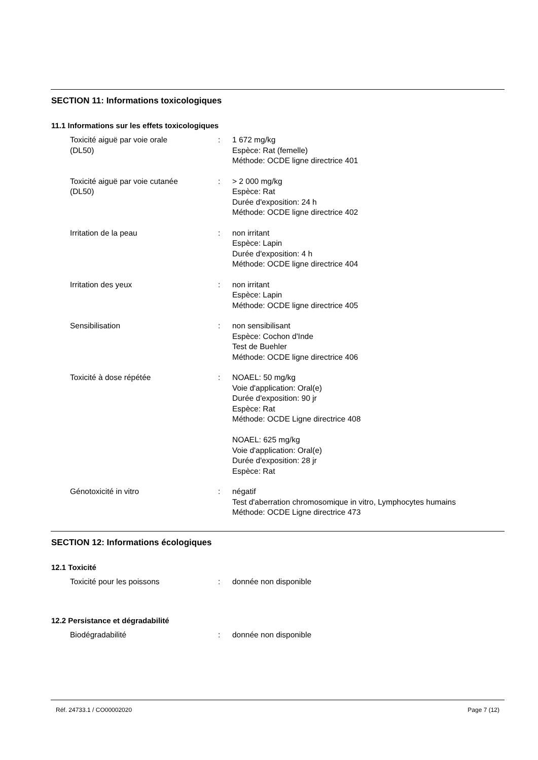SECTION 11: Informations toxicologiques
11.1 Informations sur les effets toxicologiques
| Toxicité aiguë par voie orale (DL50) | : | 1 672 mg/kg Espèce: Rat (femelle) Méthode: OCDE ligne directrice 401 |
| Toxicité aiguë par voie cutanée (DL50) | : | > 2 000 mg/kg Espèce: Rat Durée d'exposition: 24 h Méthode: OCDE ligne directrice 402 |
| Irritation de la peau | : | non irritant Espèce: Lapin Durée d'exposition: 4 h Méthode: OCDE ligne directrice 404 |
| Irritation des yeux | : | non irritant Espèce: Lapin Méthode: OCDE ligne directrice 405 |
| Sensibilisation | : | non sensibilisant Espèce: Cochon d'Inde Test de Buehler Méthode: OCDE ligne directrice 406 |
| Toxicité à dose répétée | : | NOAEL: 50 mg/kg Voie d'application: Oral(e) Durée d'exposition: 90 jr Espèce: Rat Méthode: OCDE Ligne directrice 408 NOAEL: 625 mg/kg Voie d'application: Oral(e) Durée d'exposition: 28 jr Espèce: Rat |
| Génotoxicité in vitro | : | négatif Test d'aberration chromosomique in vitro, Lymphocytes humains Méthode: OCDE Ligne directrice 473 |
SECTION 12: Informations écologiques
12.1 Toxicité
| Toxicité pour les poissons | : | donnée non disponible |
12.2 Persistance et dégradabilité
| Biodégradabilité | : | donnée non disponible |
Réf. 24733.1 / CO00002020 Page 7 (12)